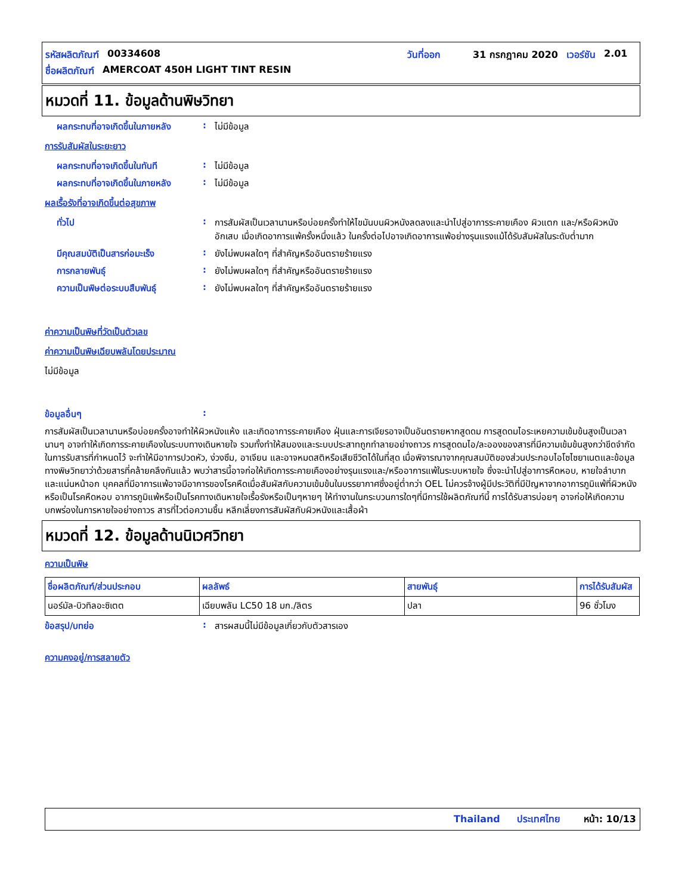รหัสผลิตภัณฑ์ 00334608 วันที่ออก 31 กรกฎาคม 2020 เวอร์ชัน 2.01
ชื่อผลิตภัณฑ์ AMERCOAT 450H LIGHT TINT RESIN
หมวดที่ 11. ข้อมูลด้านพิษวิทยา
ผลกระทบที่อาจเกิดขึ้นในภายหลัง
: ไม่มีข้อมูล
การรับสัมผัสในระยะยาว
ผลกระทบที่อาจเกิดขึ้นในทันที
: ไม่มีข้อมูล
ผลกระทบที่อาจเกิดขึ้นในภายหลัง
: ไม่มีข้อมูล
ผลเรื้อรังที่อาจเกิดขึ้นต่อสุขภาพ
ทั่วไป : การสัมผัสเป็นเวลานานหรือบ่อยครั้งทำให้ไขมันบนผิวหนังลดลงและนำไปสู่อาการระคายเคือง ผิวแตก และ/หรือผิวหนังอักเสบ เมื่อเกิดอาการแพ้ครั้งหนึ่งแล้ว ในครั้งต่อไปอาจเกิดอาการแพ้อย่างรุนแรงแม้ได้รับสัมผัสในระดับต่ำมาก
มีคุณสมบัติเป็นสารก่อมะเร็ง : ยังไม่พบผลใดๆ ที่สำคัญหรืออันตรายร้ายแรง
การกลายพันธุ์ : ยังไม่พบผลใดๆ ที่สำคัญหรืออันตรายร้ายแรง
ความเป็นพิษต่อระบบสืบพันธุ์ : ยังไม่พบผลใดๆ ที่สำคัญหรืออันตรายร้ายแรง
ค่าความเป็นพิษที่วัดเป็นตัวเลข
ค่าความเป็นพิษเฉียบพลันโดยประมาณ
ไม่มีข้อมูล
ข้อมูลอื่นๆ :
การสัมผัสเป็นเวลานานหรือบ่อยครั้งอาจทำให้ผิวหนังแห้ง และเกิดอาการระคายเคือง ฝุ่นและการเจียรอาจเป็นอันตรายหากสูดดม การสูดดมไอระเหยความเข้มข้นสูงเป็นเวลานานๆ อาจทำให้เกิดการระคายเคืองในระบบทางเดินหายใจ รวมทั้งทำให้สมองและระบบประสาทถูกทำลายอย่างถาวร การสูดดมไอ/ละอองของสารที่มีความเข้มข้นสูงกว่าขีดจำกัดในการรับสารที่กำหนดไว้ จะทำให้มีอาการปวดหัว, ง่วงซึม, อาเจียน และอาจหมดสติหรือเสียชีวิตได้ในที่สุด เมื่อพิจารณาจากคุณสมบัติของส่วนประกอบไอโซไซยาเนตและข้อมูลทางพิษวิทยาว่าด้วยสารที่คล้ายคลึงกันแล้ว พบว่าสารนี้อาจก่อให้เกิดการระคายเคืองอย่างรุนแรงและ/หรืออาการแพ้ในระบบหายใจ ซึ่งจะนำไปสู่อาการหืดหอบ, หายใจลำบาก และแน่นหน้าอก บุคคลที่มีอาการแพ้อาจมีอาการของโรคหืดเมื่อสัมผัสกับความเข้มข้นในบรรยากาศซึ่งอยู่ต่ำกว่า OEL ไม่ควรจ้างผู้มีประวัติที่มีปัญหาจากอาการภูมิแพ้ที่ผิวหนังหรือเป็นโรคหืดหอบ อาการภูมิแพ้หรือเป็นโรคทางเดินหายใจเรื้อรังหรือเป็นๆหายๆ ให้ทำงานในกระบวนการใดๆที่มีการใช้ผลิตภัณฑ์นี้ การได้รับสารบ่อยๆ อาจก่อให้เกิดความบกพร่องในการหายใจอย่างถาวร สารที่ไวต่อความชื้น หลีกเลี่ยงการสัมผัสกับผิวหนังและเสื้อผ้า
หมวดที่ 12. ข้อมูลด้านนิเวศวิทยา
ความเป็นพิษ
| ชื่อผลิตภัณฑ์/ส่วนประกอบ | ผลลัพธ์ | สายพันธุ์ | การได้รับสัมผัส |
| --- | --- | --- | --- |
| นอร์มัล-บิวทิลอะซิเตต | เฉียบพลัน LC50 18 มก./ลิตร | ปลา | 96 ชั่วโมง |
ข้อสรุป/บทย่อ : สารผสมนี้ไม่มีข้อมูลเกี่ยวกับตัวสารเอง
ความคงอยู่/การสลายตัว
Thailand ประเทศไทย หน้า: 10/13